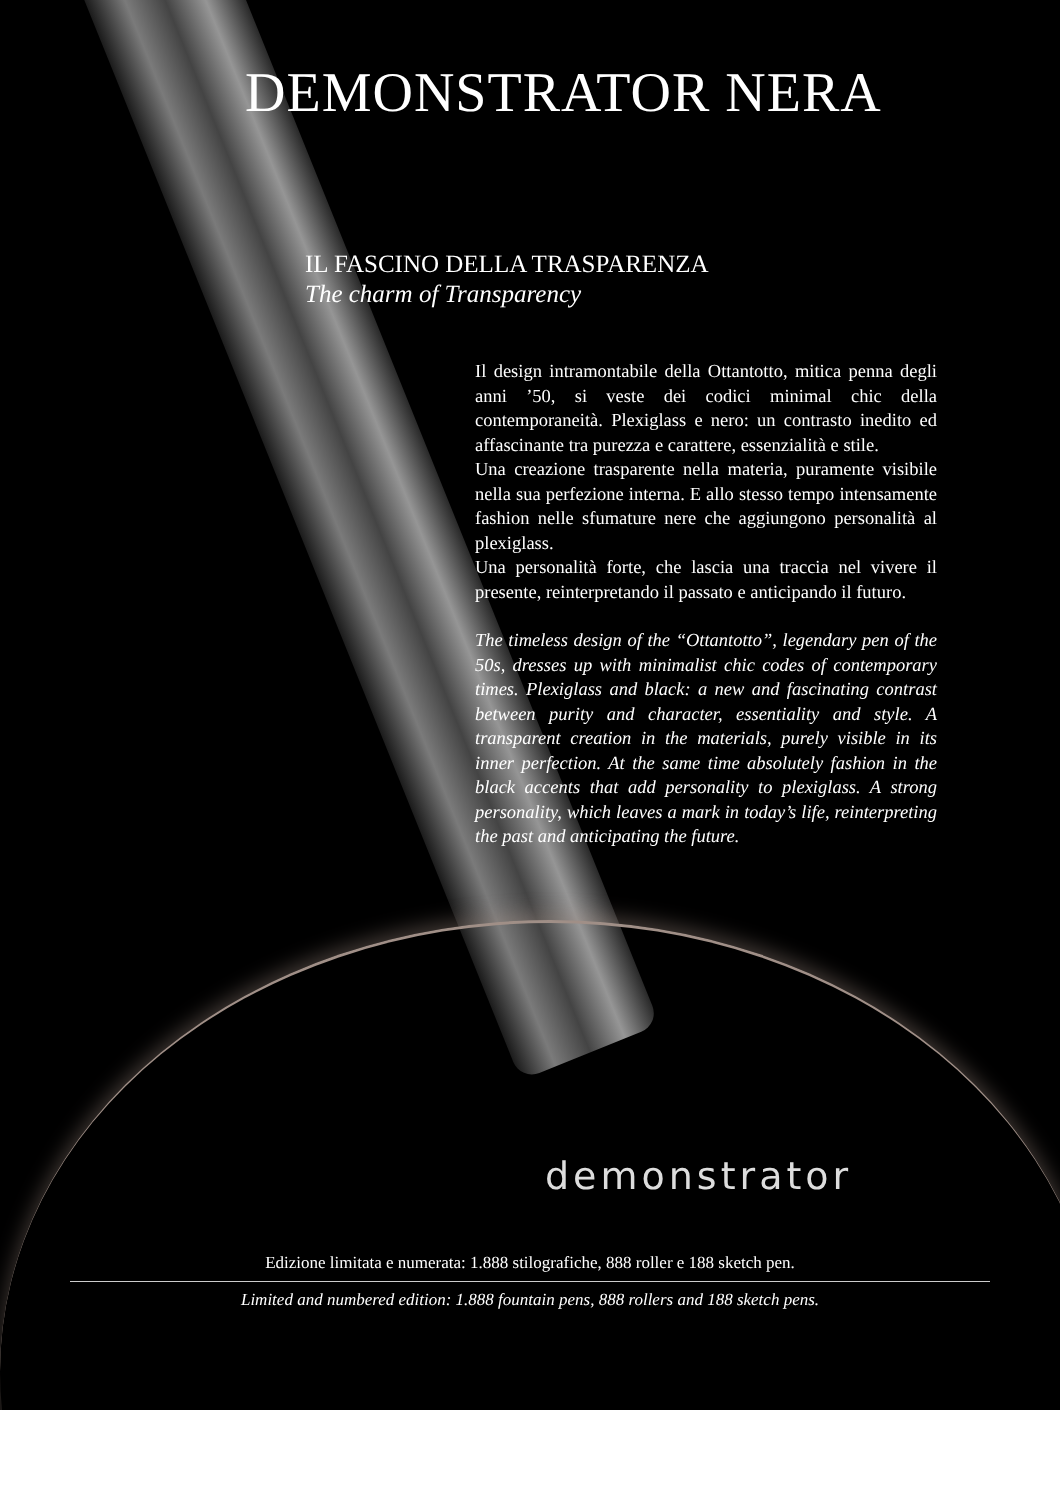DEMONSTRATOR NERA
IL FASCINO DELLA TRASPARENZA
The charm of Transparency
Il design intramontabile della Ottantotto, mitica penna degli anni ’50, si veste dei codici minimal chic della contemporaneità. Plexiglass e nero: un contrasto inedito ed affascinante tra purezza e carattere, essenzialità e stile.
Una creazione trasparente nella materia, puramente visibile nella sua perfezione interna. E allo stesso tempo intensamente fashion nelle sfumature nere che aggiungono personalità al plexiglass.
Una personalità forte, che lascia una traccia nel vivere il presente, reinterpretando il passato e anticipando il futuro.
The timeless design of the “Ottantotto”, legendary pen of the 50s, dresses up with minimalist chic codes of contemporary times. Plexiglass and black: a new and fascinating contrast between purity and character, essentiality and style. A transparent creation in the materials, purely visible in its inner perfection. At the same time absolutely fashion in the black accents that add personality to plexiglass. A strong personality, which leaves a mark in today’s life, reinterpreting the past and anticipating the future.
demonstrator
Edizione limitata e numerata: 1.888 stilografiche, 888 roller e 188 sketch pen.
Limited and numbered edition: 1.888 fountain pens, 888 rollers and 188 sketch pens.